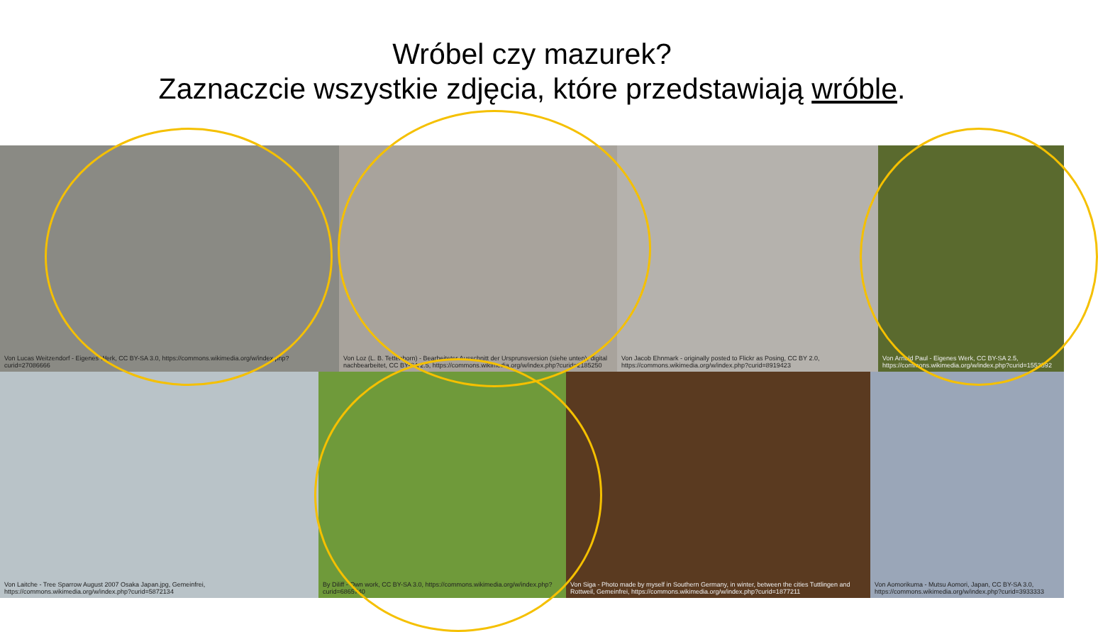Wróbel czy mazurek?
Zaznaczcie wszystkie zdjęcia, które przedstawiają wróble.
Von Lucas Weitzendorf - Eigenes Werk, CC BY-SA 3.0, https://commons.wikimedia.org/w/index.php?curid=27086666
Von Loz (L. B. Tettenborn) - Bearbeiteter Ausschnitt der Ursprunsversion (siehe unten), digital nachbearbeitet, CC BY-SA 2.5, https://commons.wikimedia.org/w/index.php?curid=2185250
Von Jacob Ehnmark - originally posted to Flickr as Posing, CC BY 2.0, https://commons.wikimedia.org/w/index.php?curid=8919423
Von Arnold Paul - Eigenes Werk, CC BY-SA 2.5, https://commons.wikimedia.org/w/index.php?curid=1553592
Von Laitche - Tree Sparrow August 2007 Osaka Japan.jpg, Gemeinfrei, https://commons.wikimedia.org/w/index.php?curid=5872134
By Diliff - Own work, CC BY-SA 3.0, https://commons.wikimedia.org/w/index.php?curid=6865740
Von Siga - Photo made by myself in Southern Germany, in winter, between the cities Tuttlingen and Rottweil, Gemeinfrei, https://commons.wikimedia.org/w/index.php?curid=1877211
Von Aomorikuma - Mutsu Aomori, Japan, CC BY-SA 3.0, https://commons.wikimedia.org/w/index.php?curid=3933333